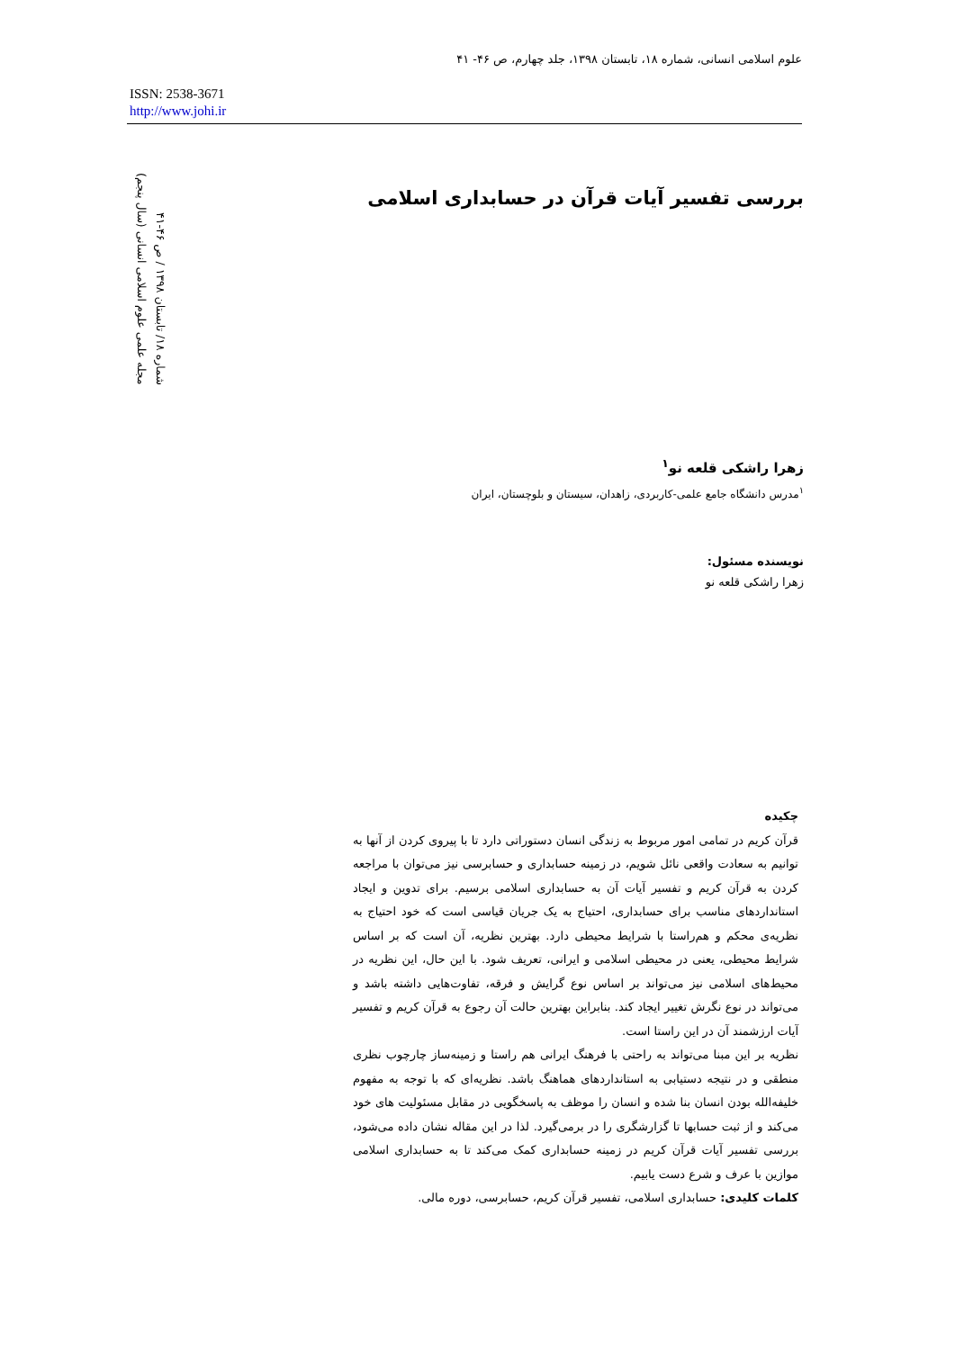علوم اسلامی انسانی، شماره ۱۸، تابستان ۱۳۹۸، جلد چهارم، ص ۴۶- ۴۱
ISSN: 2538-3671
http://www.johi.ir
مجله علمی علوم اسلامی انسانی (سال پنجم)
شماره ۱۸/ تابستان ۱۳۹۸ / ص ۴۶-۴۱
بررسی تفسیر آیات قرآن در حسابداری اسلامی
زهرا راشکی قلعه نو<sup>۱</sup>
<sup>۱</sup> مدرس دانشگاه جامع علمی-کاربردی، زاهدان، سیستان و بلوچستان، ایران
نویسنده مسئول:
زهرا راشکی قلعه نو
چکیده
قرآن کریم در تمامی امور مربوط به زندگی انسان دستوراتی دارد تا با پیروی کردن از آنها به توانیم به سعادت واقعی نائل شویم، در زمینه حسابداری و حسابرسی نیز می‌توان با مراجعه کردن به قرآن کریم و تفسیر آیات آن به حسابداری اسلامی برسیم. برای تدوین و ایجاد استانداردهای مناسب برای حسابداری، احتیاج به یک جریان قیاسی است که خود احتیاج به نظریه‌ی محکم و هم‌راستا با شرایط محیطی دارد. بهترین نظریه، آن است که بر اساس شرایط محیطی، یعنی در محیطی اسلامی و ایرانی، تعریف شود. با این حال، این نظریه در محیط‌های اسلامی نیز می‌تواند بر اساس نوع گرایش و فرقه، تفاوت‌هایی داشته باشد و می‌تواند در نوع نگرش تغییر ایجاد کند. بنابراین بهترین حالت آن رجوع به قرآن کریم و تفسیر آیات ارزشمند آن در این راستا است.
نظریه بر این مبنا می‌تواند به راحتی با فرهنگ ایرانی هم راستا و زمینه‌ساز چارچوب نظری منطقی و در نتیجه دستیابی به استانداردهای هماهنگ باشد. نظریه‌ای که با توجه به مفهوم خلیفه‌الله بودن انسان بنا شده و انسان را موظف به پاسخگویی در مقابل مسئولیت های خود می‌کند و از ثبت حسابها تا گزارشگری را در برمی‌گیرد. لذا در این مقاله نشان داده می‌شود، بررسی تفسیر آیات قرآن کریم در زمینه حسابداری کمک می‌کند تا به حسابداری اسلامی موازین با عرف و شرع دست یابیم.
کلمات کلیدی: حسابداری اسلامی، تفسیر قرآن کریم، حسابرسی، دوره مالی.